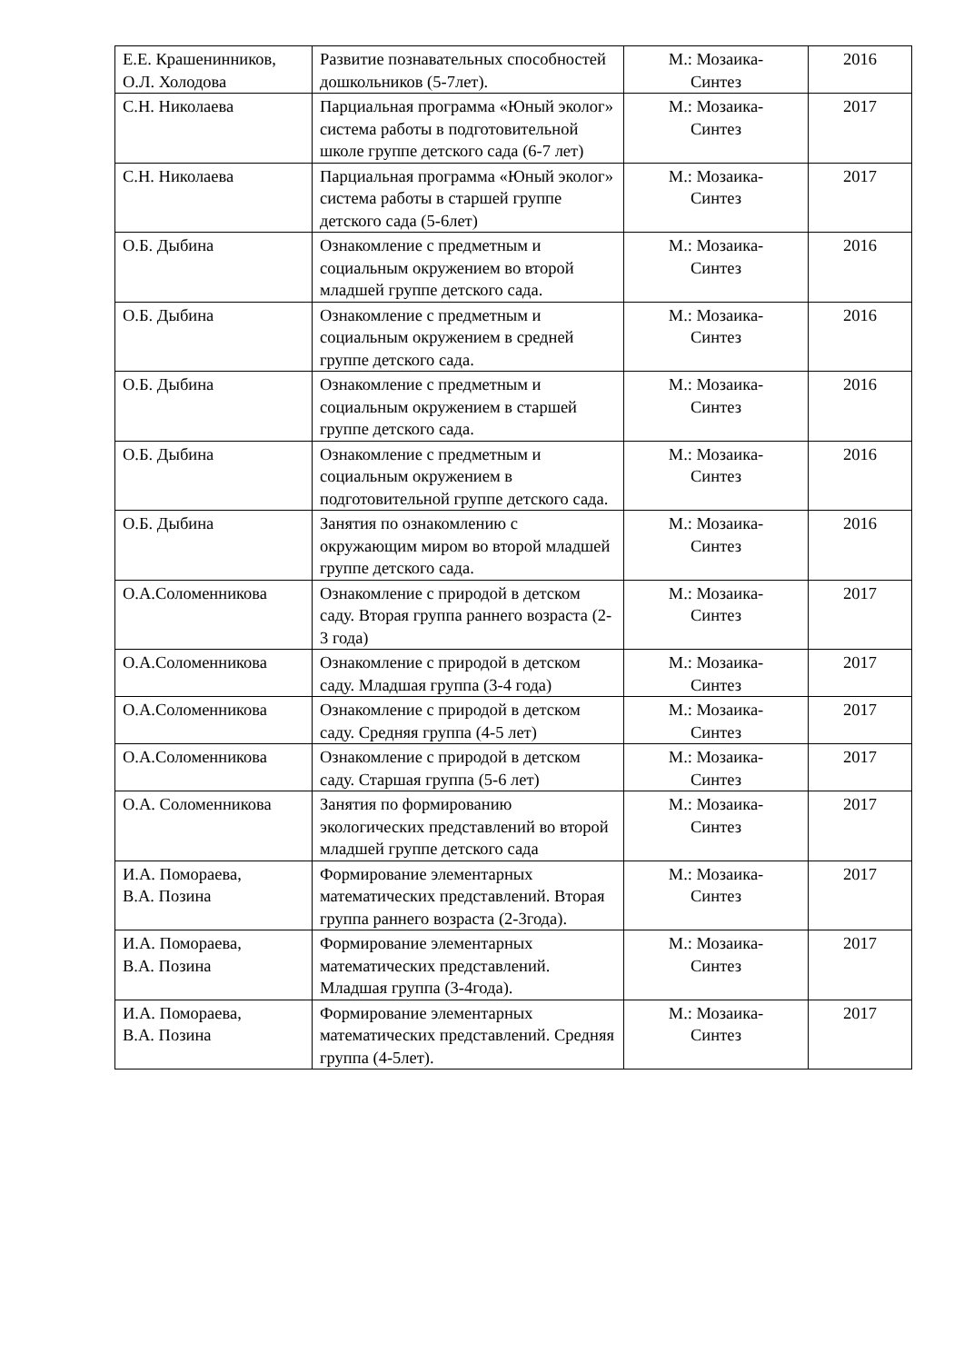| Е.Е. Крашенинников, О.Л. Холодова | Развитие познавательных способностей дошкольников (5-7лет). | М.: Мозаика- Синтез | 2016 |
| С.Н. Николаева | Парциальная программа «Юный эколог» система работы в подготовительной школе группе детского сада (6-7 лет) | М.: Мозаика- Синтез | 2017 |
| С.Н. Николаева | Парциальная программа «Юный эколог» система работы в старшей группе детского сада (5-6лет) | М.: Мозаика- Синтез | 2017 |
| О.Б. Дыбина | Ознакомление с предметным и социальным окружением во второй младшей группе детского сада. | М.: Мозаика- Синтез | 2016 |
| О.Б. Дыбина | Ознакомление с предметным и социальным окружением в средней группе детского сада. | М.: Мозаика- Синтез | 2016 |
| О.Б. Дыбина | Ознакомление с предметным и социальным окружением в старшей группе детского сада. | М.: Мозаика- Синтез | 2016 |
| О.Б. Дыбина | Ознакомление с предметным и социальным окружением в подготовительной группе детского сада. | М.: Мозаика- Синтез | 2016 |
| О.Б. Дыбина | Занятия по ознакомлению с окружающим миром во второй младшей группе детского сада. | М.: Мозаика- Синтез | 2016 |
| О.А.Соломенникова | Ознакомление с природой в детском саду. Вторая группа раннего возраста (2-3 года) | М.: Мозаика- Синтез | 2017 |
| О.А.Соломенникова | Ознакомление с природой в детском саду. Младшая группа (3-4 года) | М.: Мозаика- Синтез | 2017 |
| О.А.Соломенникова | Ознакомление с природой в детском саду. Средняя группа (4-5 лет) | М.: Мозаика- Синтез | 2017 |
| О.А.Соломенникова | Ознакомление с природой в детском саду. Старшая группа (5-6 лет) | М.: Мозаика- Синтез | 2017 |
| О.А. Соломенникова | Занятия по формированию экологических представлений во второй младшей группе детского сада | М.: Мозаика- Синтез | 2017 |
| И.А. Помораева, В.А. Позина | Формирование элементарных математических представлений. Вторая группа раннего возраста (2-3года). | М.: Мозаика- Синтез | 2017 |
| И.А. Помораева, В.А. Позина | Формирование элементарных математических представлений. Младшая группа (3-4года). | М.: Мозаика- Синтез | 2017 |
| И.А. Помораева, В.А. Позина | Формирование элементарных математических представлений. Средняя группа (4-5лет). | М.: Мозаика- Синтез | 2017 |